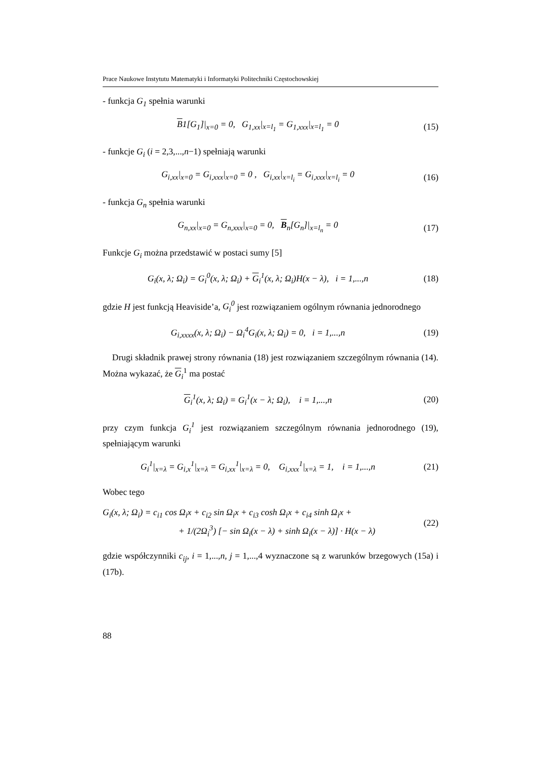Prace Naukowe Instytutu Matematyki i Informatyki Politechniki Częstochowskiej
- funkcja G<sub>1</sub> spełnia warunki
B1[G<sub>1</sub>]|<sub>x=0</sub> = 0, G<sub>1,xx</sub>|<sub>x=l<sub>1</sub></sub> = G<sub>1,xxx</sub>|<sub>x=l<sub>1</sub></sub> = 0
(15)
- funkcje G<sub>i</sub> (i = 2,3,...,n−1) spełniają warunki
G<sub>i,xx</sub>|<sub>x=0</sub> = G<sub>i,xxx</sub>|<sub>x=0</sub> = 0 , G<sub>i,xx</sub>|<sub>x=l<sub>i</sub></sub> = G<sub>i,xxx</sub>|<sub>x=l<sub>i</sub></sub> = 0
(16)
- funkcja G<sub>n</sub> spełnia warunki
G<sub>n,xx</sub>|<sub>x=0</sub> = G<sub>n,xxx</sub>|<sub>x=0</sub> = 0, B<sub>n</sub>[G<sub>n</sub>]|<sub>x=l<sub>n</sub></sub> = 0
(17)
Funkcje G<sub>i</sub> można przedstawić w postaci sumy [5]
G<sub>i</sub>(x, λ; Ω<sub>i</sub>) = G<sub>i</sub><sup>0</sup>(x, λ; Ω<sub>i</sub>) + G<sub>i</sub><sup>1</sup>(x, λ; Ω<sub>i</sub>)H(x − λ), i = 1,...,n
(18)
gdzie H jest funkcją Heaviside’a, G<sub>i</sub><sup>0</sup> jest rozwiązaniem ogólnym równania jednorodnego
G<sub>i,xxxx</sub>(x, λ; Ω<sub>i</sub>) − Ω<sub>i</sub><sup>4</sup>G<sub>i</sub>(x, λ; Ω<sub>i</sub>) = 0, i = 1,...,n
(19)
Drugi składnik prawej strony równania (18) jest rozwiązaniem szczególnym równania (14). Można wykazać, że G<sub>i</sub><sup>1</sup> ma postać
G<sub>i</sub><sup>1</sup>(x, λ; Ω<sub>i</sub>) = G<sub>i</sub><sup>1</sup>(x − λ; Ω<sub>i</sub>), i = 1,...,n
(20)
przy czym funkcja G<sub>i</sub><sup>1</sup> jest rozwiązaniem szczególnym równania jednorodnego (19), spełniającym warunki
G<sub>i</sub><sup>1</sup>|<sub>x=λ</sub> = G<sub>i,x</sub><sup>1</sup>|<sub>x=λ</sub> = G<sub>i,xx</sub><sup>1</sup>|<sub>x=λ</sub> = 0, G<sub>i,xxx</sub><sup>1</sup>|<sub>x=λ</sub> = 1, i = 1,...,n
(21)
Wobec tego
G<sub>i</sub>(x, λ; Ω<sub>i</sub>) = c<sub>i1</sub> cos Ω<sub>i</sub>x + c<sub>i2</sub> sin Ω<sub>i</sub>x + c<sub>i3</sub> cosh Ω<sub>i</sub>x + c<sub>i4</sub> sinh Ω<sub>i</sub>x +
+ 1/(2Ω<sub>i</sub><sup>3</sup>) [− sin Ω<sub>i</sub>(x − λ) + sinh Ω<sub>i</sub>(x − λ)] · H(x − λ)
(22)
gdzie współczynniki c<sub>ij</sub>, i = 1,...,n, j = 1,...,4 wyznaczone są z warunków brzegowych (15a) i (17b).
88